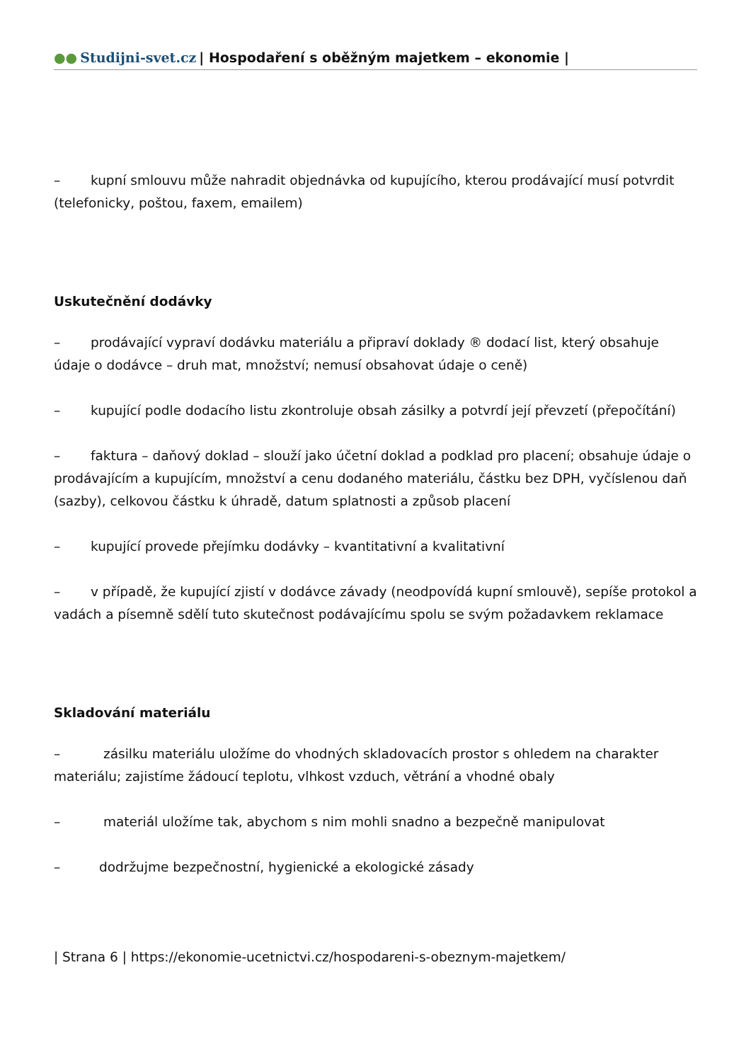●● Studijni-svet.cz | Hospodaření s oběžným majetkem – ekonomie |
– kupní smlouvu může nahradit objednávka od kupujícího, kterou prodávající musí potvrdit (telefonicky, poštou, faxem, emailem)
Uskutečnění dodávky
– prodávající vypraví dodávku materiálu a připraví doklady ® dodací list, který obsahuje údaje o dodávce – druh mat, množství; nemusí obsahovat údaje o ceně)
– kupující podle dodacího listu zkontroluje obsah zásilky a potvrdí její převzetí (přepočítání)
– faktura – daňový doklad – slouží jako účetní doklad a podklad pro placení; obsahuje údaje o prodávajícím a kupujícím, množství a cenu dodaného materiálu, částku bez DPH, vyčíslenou daň (sazby), celkovou částku k úhradě, datum splatnosti a způsob placení
– kupující provede přejímku dodávky – kvantitativní a kvalitativní
– v případě, že kupující zjistí v dodávce závady (neodpovídá kupní smlouvě), sepíše protokol a vadách a písemně sdělí tuto skutečnost podávajícímu spolu se svým požadavkem reklamace
Skladování materiálu
– zásilku materiálu uložíme do vhodných skladovacích prostor s ohledem na charakter materiálu; zajistíme žádoucí teplotu, vlhkost vzduch, větrání a vhodné obaly
– materiál uložíme tak, abychom s nim mohli snadno a bezpečně manipulovat
– dodržujme bezpečnostní, hygienické a ekologické zásady
| Strana 6 | https://ekonomie-ucetnictvi.cz/hospodareni-s-obeznym-majetkem/